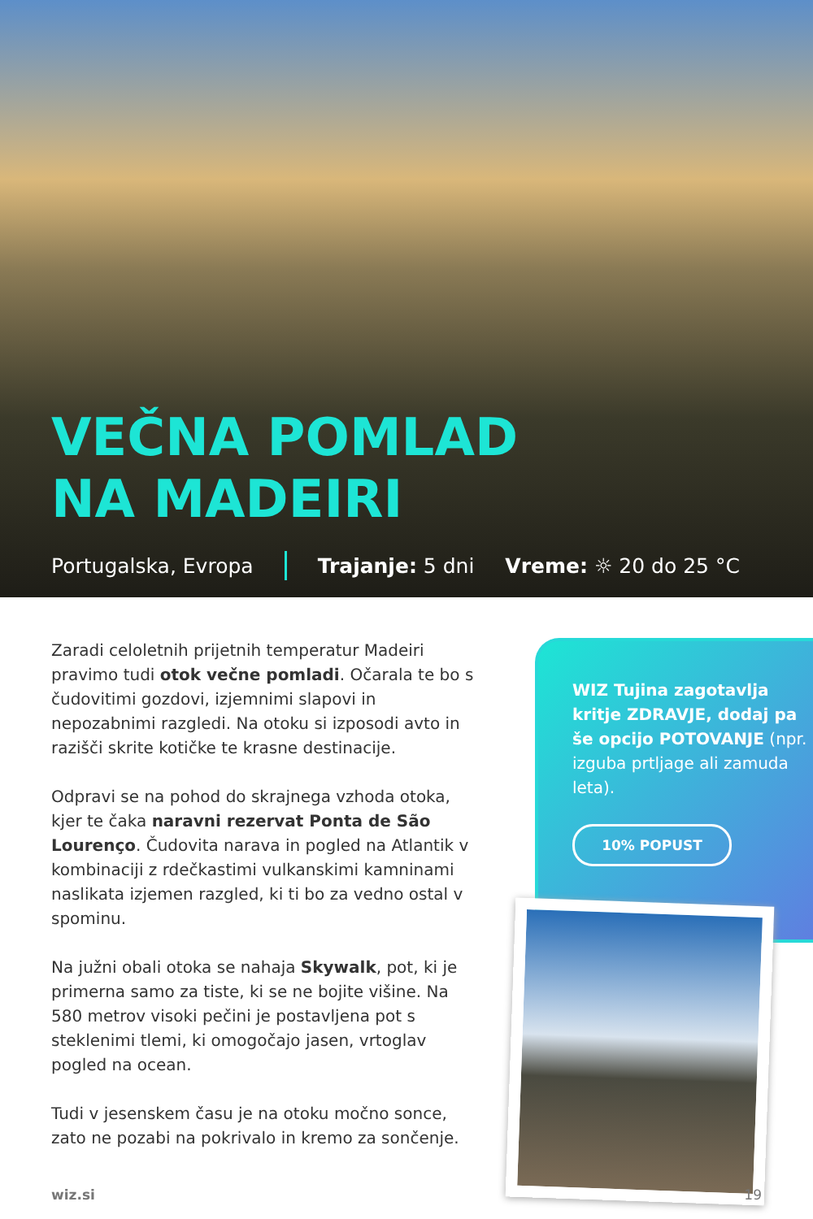VEČNA POMLAD
NA MADEIRI
Portugalska, Evropa Trajanje: 5 dni Vreme: ☼ 20 do 25 °C
Zaradi celoletnih prijetnih temperatur Madeiri pravimo tudi otok večne pomladi. Očarala te bo s čudovitimi gozdovi, izjemnimi slapovi in nepozabnimi razgledi. Na otoku si izposodi avto in razišči skrite kotičke te krasne destinacije.
Odpravi se na pohod do skrajnega vzhoda otoka, kjer te čaka naravni rezervat Ponta de São Lourenço. Čudovita narava in pogled na Atlantik v kombinaciji z rdečkastimi vulkanskimi kamninami naslikata izjemen razgled, ki ti bo za vedno ostal v spominu.
Na južni obali otoka se nahaja Skywalk, pot, ki je primerna samo za tiste, ki se ne bojite višine. Na 580 metrov visoki pečini je postavljena pot s steklenimi tlemi, ki omogočajo jasen, vrtoglav pogled na ocean.
Tudi v jesenskem času je na otoku močno sonce, zato ne pozabi na pokrivalo in kremo za sončenje.
WIZ Tujina zagotavlja kritje ZDRAVJE, dodaj pa še opcijo POTOVANJE (npr. izguba prtljage ali zamuda leta).
10% POPUST
wiz.si 19